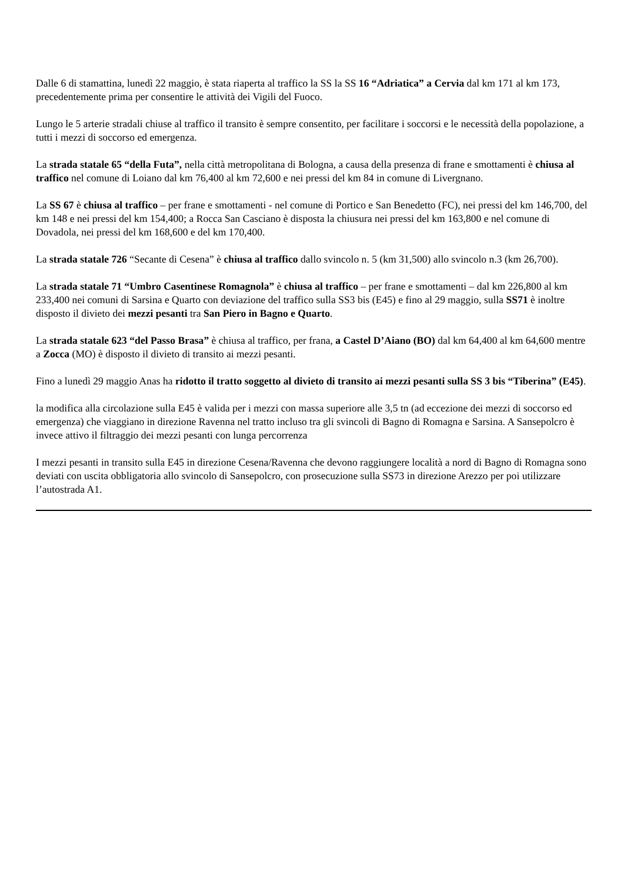Dalle 6 di stamattina, lunedì 22 maggio, è stata riaperta al traffico la SS la SS 16 “Adriatica” a Cervia dal km 171 al km 173, precedentemente prima per consentire le attività dei Vigili del Fuoco.
Lungo le 5 arterie stradali chiuse al traffico il transito è sempre consentito, per facilitare i soccorsi e le necessità della popolazione, a tutti i mezzi di soccorso ed emergenza.
La strada statale 65 “della Futa”, nella città metropolitana di Bologna, a causa della presenza di frane e smottamenti è chiusa al traffico nel comune di Loiano dal km 76,400 al km 72,600 e nei pressi del km 84 in comune di Livergnano.
La SS 67 è chiusa al traffico – per frane e smottamenti - nel comune di Portico e San Benedetto (FC), nei pressi del km 146,700, del km 148 e nei pressi del km 154,400; a Rocca San Casciano è disposta la chiusura nei pressi del km 163,800 e nel comune di Dovadola, nei pressi del km 168,600 e del km 170,400.
La strada statale 726 “Secante di Cesena” è chiusa al traffico dallo svincolo n. 5 (km 31,500) allo svincolo n.3 (km 26,700).
La strada statale 71 “Umbro Casentinese Romagnola” è chiusa al traffico – per frane e smottamenti – dal km 226,800 al km 233,400 nei comuni di Sarsina e Quarto con deviazione del traffico sulla SS3 bis (E45) e fino al 29 maggio, sulla SS71 è inoltre disposto il divieto dei mezzi pesanti tra San Piero in Bagno e Quarto.
La strada statale 623 “del Passo Brasa” è chiusa al traffico, per frana, a Castel D’Aiano (BO) dal km 64,400 al km 64,600 mentre a Zocca (MO) è disposto il divieto di transito ai mezzi pesanti.
Fino a lunedì 29 maggio Anas ha ridotto il tratto soggetto al divieto di transito ai mezzi pesanti sulla SS 3 bis “Tiberina” (E45).
la modifica alla circolazione sulla E45 è valida per i mezzi con massa superiore alle 3,5 tn (ad eccezione dei mezzi di soccorso ed emergenza) che viaggiano in direzione Ravenna nel tratto incluso tra gli svincoli di Bagno di Romagna e Sarsina. A Sansepolcro è invece attivo il filtraggio dei mezzi pesanti con lunga percorrenza
I mezzi pesanti in transito sulla E45 in direzione Cesena/Ravenna che devono raggiungere località a nord di Bagno di Romagna sono deviati con uscita obbligatoria allo svincolo di Sansepolcro, con prosecuzione sulla SS73 in direzione Arezzo per poi utilizzare l’autostrada A1.